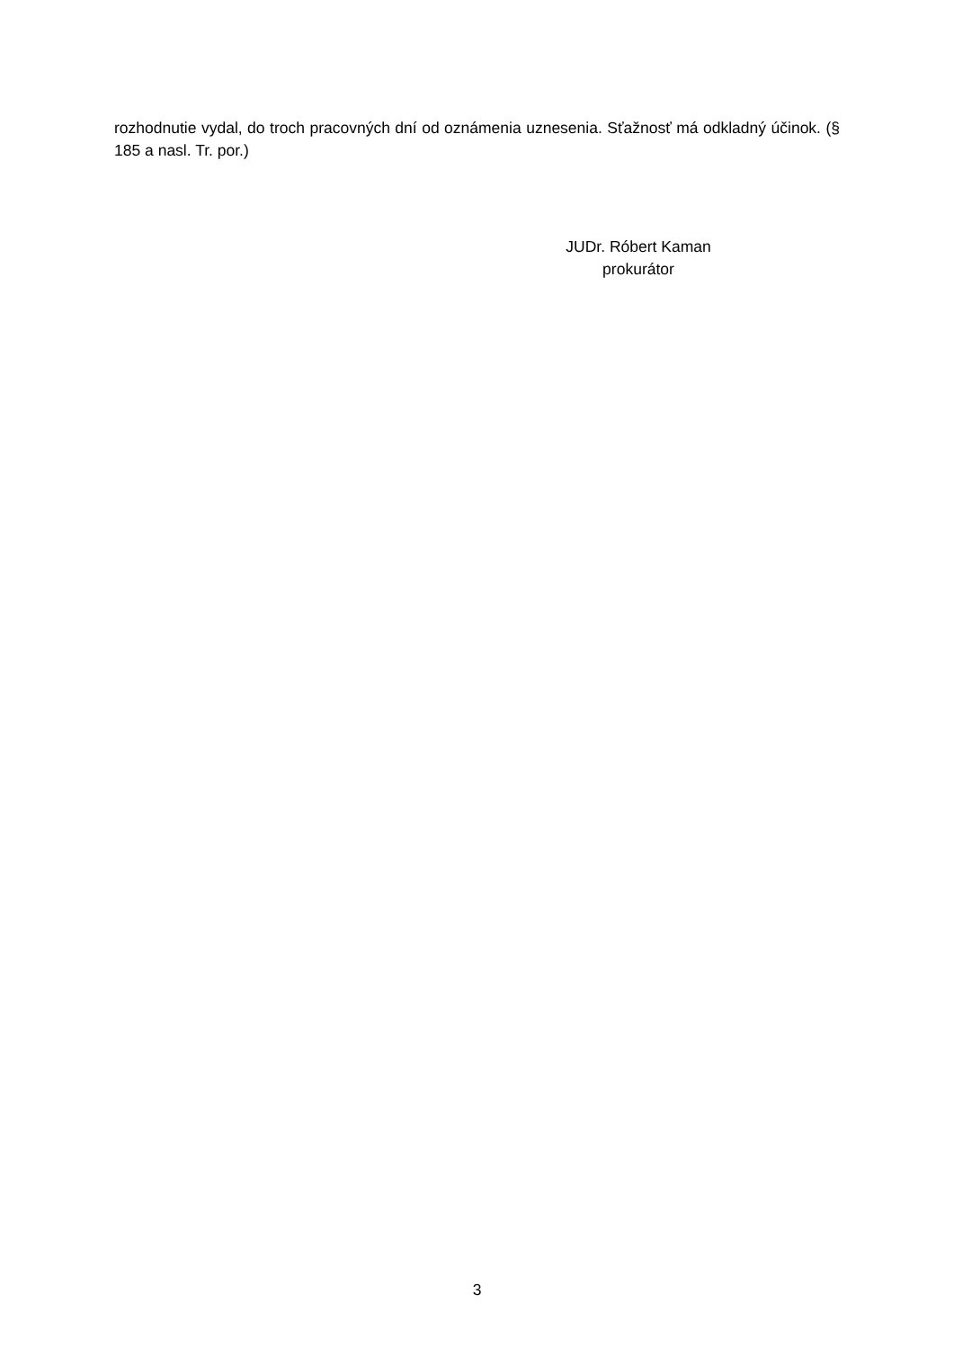rozhodnutie vydal, do troch pracovných dní od oznámenia uznesenia. Sťažnosť má odkladný účinok. (§ 185 a nasl. Tr. por.)
JUDr. Róbert Kaman
prokurátor
3